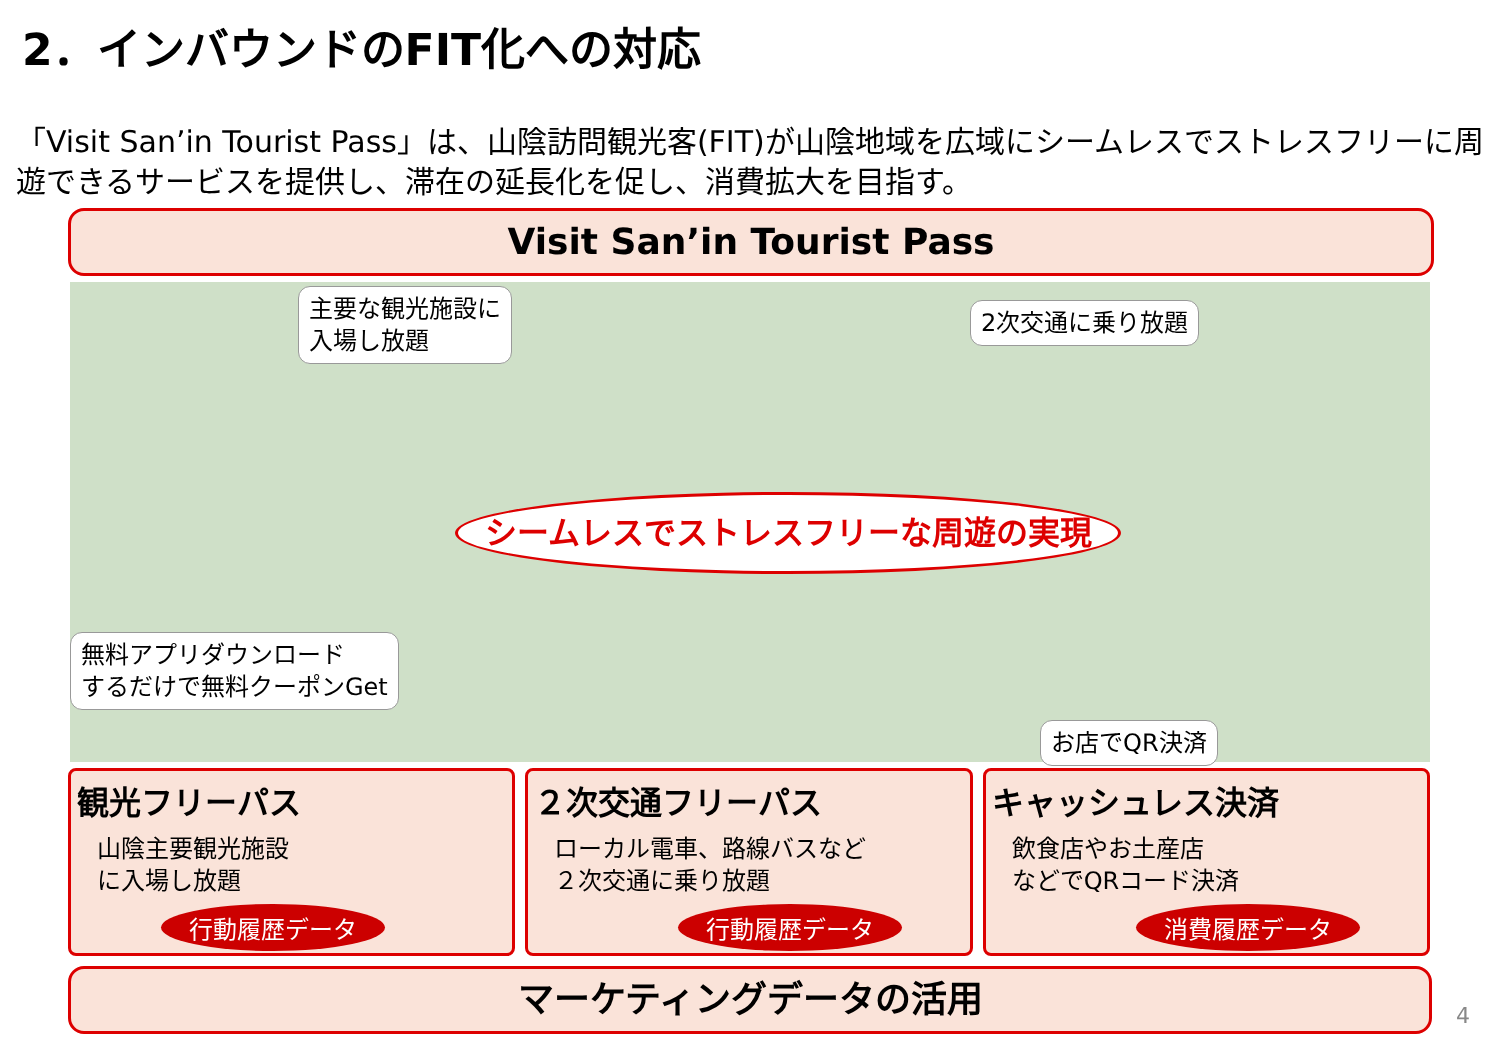2．インバウンドのFIT化への対応
「Visit San’in Tourist Pass」は、山陰訪問観光客(FIT)が山陰地域を広域にシームレスでストレスフリーに周遊できるサービスを提供し、滞在の延長化を促し、消費拡大を目指す。
Visit San’in Tourist Pass
主要な観光施設に
入場し放題
2次交通に乗り放題
シームレスでストレスフリーな周遊の実現
無料アプリダウンロード
するだけで無料クーポンGet
お店でQR決済
観光フリーパス
山陰主要観光施設
に入場し放題
行動履歴データ
２次交通フリーパス
ローカル電車、路線バスなど
２次交通に乗り放題
行動履歴データ
キャッシュレス決済
飲食店やお土産店
などでQRコード決済
消費履歴データ
マーケティングデータの活用
4